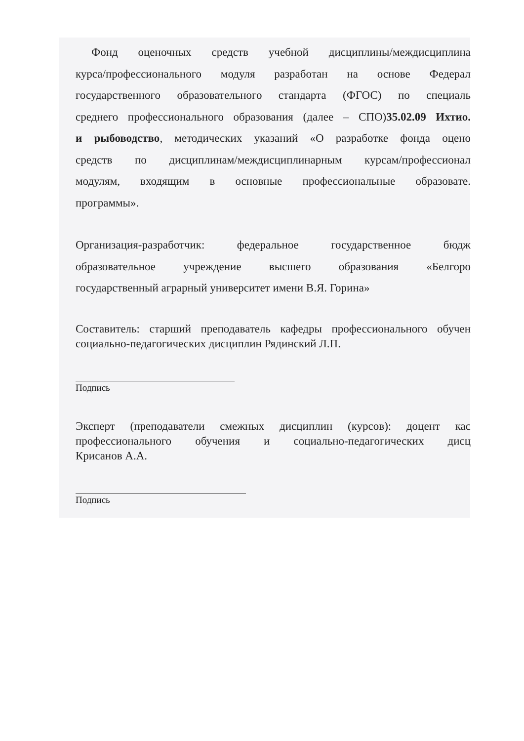Фонд оценочных средств учебной дисциплины/междисциплина
курса/профессионального модуля разработан на основе Федерал
государственного образовательного стандарта (ФГОС) по специаль
среднего профессионального образования (далее – СПО)35.02.09 Ихтио.
и рыбоводство, методических указаний «О разработке фонда оцено
средств по дисциплинам/междисциплинарным курсам/профессионал
модулям, входящим в основные профессиональные образовате.
программы».
Организация-разработчик: федеральное государственное бюдж
образовательное учреждение высшего образования «Белгоро
государственный аграрный университет имени В.Я. Горина»
Составитель: старший преподаватель кафедры профессионального обучен
социально-педагогических дисциплин Рядинский Л.П.
Подпись
Эксперт (преподаватели смежных дисциплин (курсов): доцент кас
профессионального обучения и социально-педагогических дисц
Крисанов А.А.
Подпись